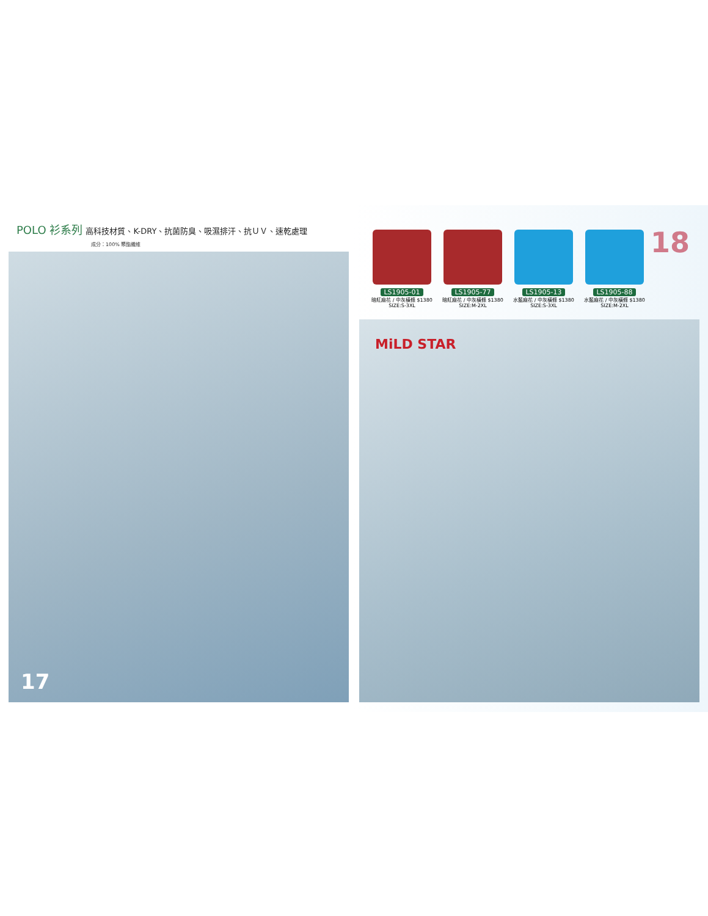POLO 衫系列 高科技材質、K-DRY、抗菌防臭、吸濕排汗、抗ＵＶ、速乾處理
成分：100% 聚酯纖維
17
LS1905-01
暗紅麻花 / 中灰橫條 $1380
SIZE:S-3XL
LS1905-77
暗紅麻花 / 中灰橫條 $1380
SIZE:M-2XL
LS1905-13
水藍麻花 / 中灰橫條 $1380
SIZE:S-3XL
LS1905-88
水藍麻花 / 中灰橫條 $1380
SIZE:M-2XL
18
MiLD STAR